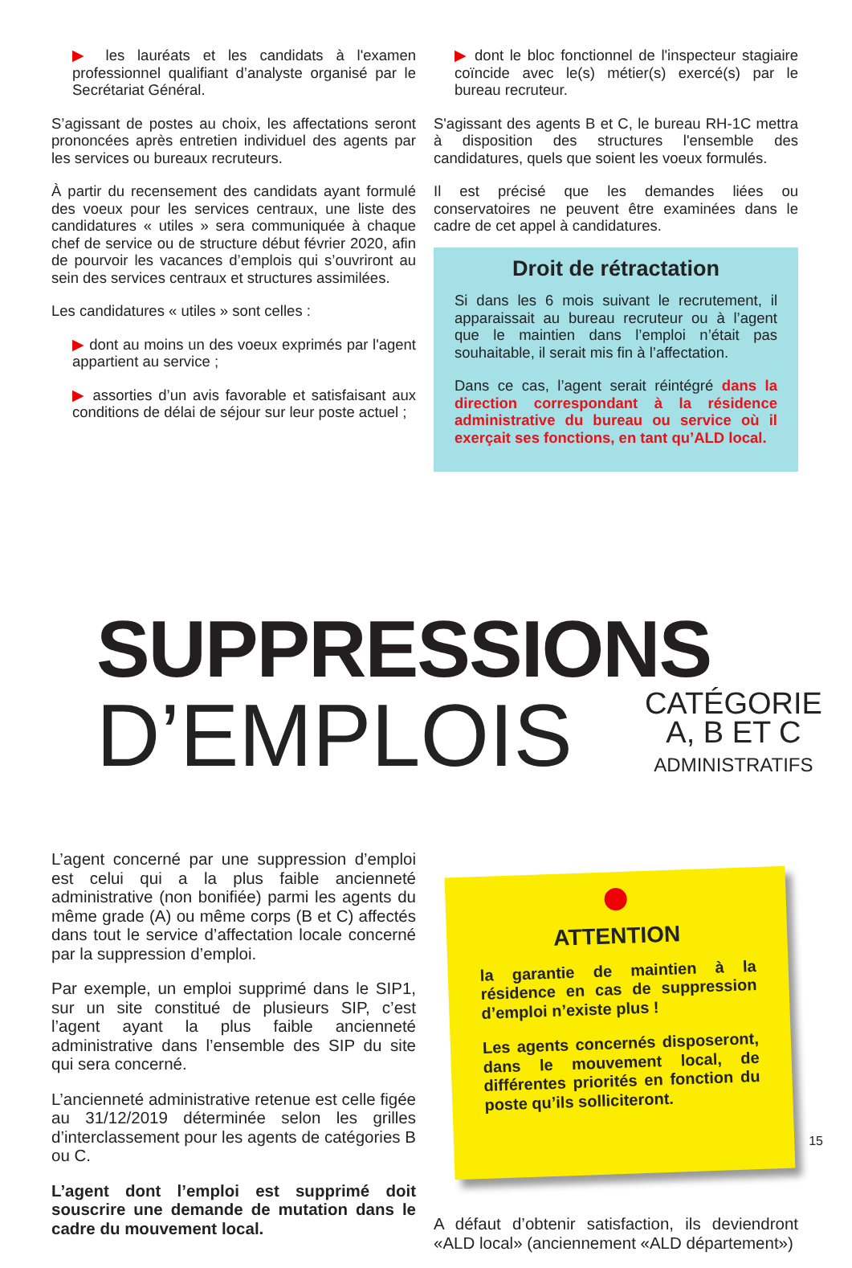▶ les lauréats et les candidats à l'examen professionnel qualifiant d’analyste organisé par le Secrétariat Général.
S’agissant de postes au choix, les affectations seront prononcées après entretien individuel des agents par les services ou bureaux recruteurs.
À partir du recensement des candidats ayant formulé des voeux pour les services centraux, une liste des candidatures « utiles » sera communiquée à chaque chef de service ou de structure début février 2020, afin de pourvoir les vacances d’emplois qui s’ouvriront au sein des services centraux et structures assimilées.
Les candidatures « utiles » sont celles :
▶ dont au moins un des voeux exprimés par l'agent appartient au service ;
▶ assorties d’un avis favorable et satisfaisant aux conditions de délai de séjour sur leur poste actuel ;
▶ dont le bloc fonctionnel de l'inspecteur stagiaire coïncide avec le(s) métier(s) exercé(s) par le bureau recruteur.
S'agissant des agents B et C, le bureau RH-1C mettra à disposition des structures l'ensemble des candidatures, quels que soient les voeux formulés.
Il est précisé que les demandes liées ou conservatoires ne peuvent être examinées dans le cadre de cet appel à candidatures.
Droit de rétractation
Si dans les 6 mois suivant le recrutement, il apparaissait au bureau recruteur ou à l’agent que le maintien dans l’emploi n’était pas souhaitable, il serait mis fin à l’affectation.
Dans ce cas, l’agent serait réintégré dans la direction correspondant à la résidence administrative du bureau ou service où il exerçait ses fonctions, en tant qu’ALD local.
SUPPRESSIONS
D’EMPLOIS
CATÉGORIE
A, B ET C
ADMINISTRATIFS
L’agent concerné par une suppression d’emploi est celui qui a la plus faible ancienneté administrative (non bonifiée) parmi les agents du même grade (A) ou même corps (B et C) affectés dans tout le service d’affectation locale concerné par la suppression d’emploi.
Par exemple, un emploi supprimé dans le SIP1, sur un site constitué de plusieurs SIP, c’est l’agent ayant la plus faible ancienneté administrative dans l’ensemble des SIP du site qui sera concerné.
L’ancienneté administrative retenue est celle figée au 31/12/2019 déterminée selon les grilles d’interclassement pour les agents de catégories B ou C.
L’agent dont l’emploi est supprimé doit souscrire une demande de mutation dans le cadre du mouvement local.
ATTENTION
la garantie de maintien à la résidence en cas de suppression d’emploi n’existe plus !
Les agents concernés disposeront, dans le mouvement local, de différentes priorités en fonction du poste qu’ils solliciteront.
A défaut d’obtenir satisfaction, ils deviendront «ALD local» (anciennement «ALD département»)
15